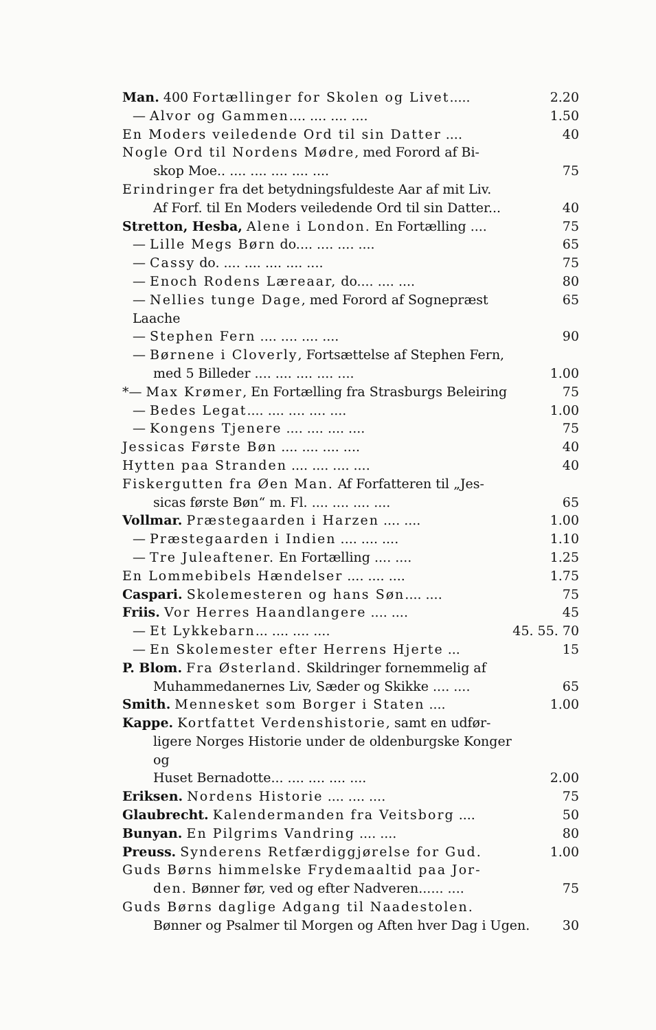Man. 400 Fortællinger for Skolen og Livet..... 2.20
— Alvor og Gammen.... .... .... .... 1.50
En Moders veiledende Ord til sin Datter .... 40
Nogle Ord til Nordens Mødre, med Forord af Bi-
skop Moe.. .... .... .... .... .... 75
Erindringer fra det betydningsfuldeste Aar af mit Liv.
Af Forf. til En Moders veiledende Ord til sin Datter... 40
Stretton, Hesba, Alene i London. En Fortælling .... 75
— Lille Megs Børn do.... .... .... .... 65
— Cassy do. .... .... .... .... .... 75
— Enoch Rodens Læreaar, do.... .... .... 80
— Nellies tunge Dage, med Forord af Sognepræst Laache 65
— Stephen Fern .... .... .... .... 90
— Børnene i Cloverly, Fortsættelse af Stephen Fern,
med 5 Billeder .... .... .... .... .... 1.00
*— Max Krømer, En Fortælling fra Strasburgs Beleiring 75
— Bedes Legat.... .... .... .... .... 1.00
— Kongens Tjenere .... .... .... .... 75
Jessicas Første Bøn .... .... .... .... 40
Hytten paa Stranden .... .... .... .... 40
Fiskergutten fra Øen Man. Af Forfatteren til „Jes-
sicas første Bøn“ m. Fl. .... .... .... .... 65
Vollmar. Præstegaarden i Harzen .... .... 1.00
— Præstegaarden i Indien .... .... .... 1.10
— Tre Juleaftener. En Fortælling .... .... 1.25
En Lommebibels Hændelser .... .... .... 1.75
Caspari. Skolemesteren og hans Søn.... .... 75
Friis. Vor Herres Haandlangere .... .... 45
— Et Lykkebarn... .... .... .... 45. 55. 70
— En Skolemester efter Herrens Hjerte ... 15
P. Blom. Fra Østerland. Skildringer fornemmelig af
Muhammedanernes Liv, Sæder og Skikke .... .... 65
Smith. Mennesket som Borger i Staten .... 1.00
Kappe. Kortfattet Verdenshistorie, samt en udfør-
ligere Norges Historie under de oldenburgske Konger og
Huset Bernadotte... .... .... .... .... 2.00
Eriksen. Nordens Historie .... .... .... 75
Glaubrecht. Kalendermanden fra Veitsborg .... 50
Bunyan. En Pilgrims Vandring .... .... 80
Preuss. Synderens Retfærdiggjørelse for Gud. 1.00
Guds Børns himmelske Frydemaaltid paa Jor-
den. Bønner før, ved og efter Nadveren...... .... 75
Guds Børns daglige Adgang til Naadestolen.
Bønner og Psalmer til Morgen og Aften hver Dag i Ugen. 30